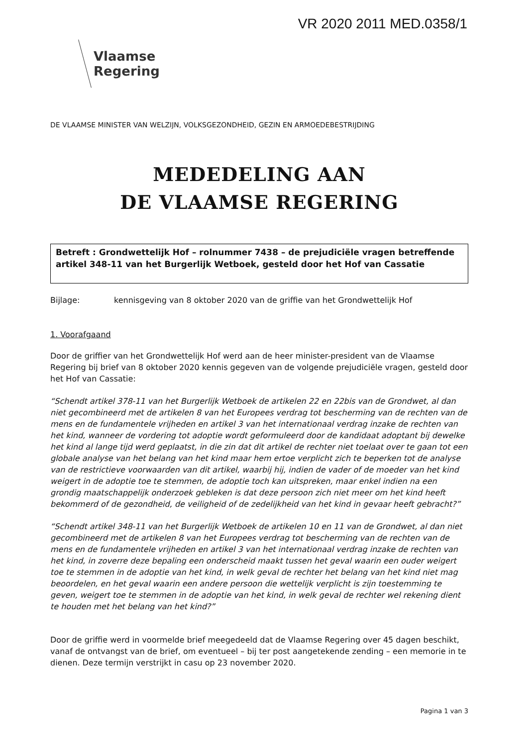VR 2020 2011 MED.0358/1
Vlaamse
Regering
DE VLAAMSE MINISTER VAN WELZIJN, VOLKSGEZONDHEID, GEZIN EN ARMOEDEBESTRIJDING
MEDEDELING AAN
DE VLAAMSE REGERING
Betreft : Grondwettelijk Hof – rolnummer 7438 – de prejudiciële vragen betreffende artikel 348-11 van het Burgerlijk Wetboek, gesteld door het Hof van Cassatie
Bijlage: kennisgeving van 8 oktober 2020 van de griffie van het Grondwettelijk Hof
1. Voorafgaand
Door de griffier van het Grondwettelijk Hof werd aan de heer minister-president van de Vlaamse Regering bij brief van 8 oktober 2020 kennis gegeven van de volgende prejudiciële vragen, gesteld door het Hof van Cassatie:
“Schendt artikel 378-11 van het Burgerlijk Wetboek de artikelen 22 en 22bis van de Grondwet, al dan niet gecombineerd met de artikelen 8 van het Europees verdrag tot bescherming van de rechten van de mens en de fundamentele vrijheden en artikel 3 van het internationaal verdrag inzake de rechten van het kind, wanneer de vordering tot adoptie wordt geformuleerd door de kandidaat adoptant bij dewelke het kind al lange tijd werd geplaatst, in die zin dat dit artikel de rechter niet toelaat over te gaan tot een globale analyse van het belang van het kind maar hem ertoe verplicht zich te beperken tot de analyse van de restrictieve voorwaarden van dit artikel, waarbij hij, indien de vader of de moeder van het kind weigert in de adoptie toe te stemmen, de adoptie toch kan uitspreken, maar enkel indien na een grondig maatschappelijk onderzoek gebleken is dat deze persoon zich niet meer om het kind heeft bekommerd of de gezondheid, de veiligheid of de zedelijkheid van het kind in gevaar heeft gebracht?”
“Schendt artikel 348-11 van het Burgerlijk Wetboek de artikelen 10 en 11 van de Grondwet, al dan niet gecombineerd met de artikelen 8 van het Europees verdrag tot bescherming van de rechten van de mens en de fundamentele vrijheden en artikel 3 van het internationaal verdrag inzake de rechten van het kind, in zoverre deze bepaling een onderscheid maakt tussen het geval waarin een ouder weigert toe te stemmen in de adoptie van het kind, in welk geval de rechter het belang van het kind niet mag beoordelen, en het geval waarin een andere persoon die wettelijk verplicht is zijn toestemming te geven, weigert toe te stemmen in de adoptie van het kind, in welk geval de rechter wel rekening dient te houden met het belang van het kind?”
Door de griffie werd in voormelde brief meegedeeld dat de Vlaamse Regering over 45 dagen beschikt, vanaf de ontvangst van de brief, om eventueel – bij ter post aangetekende zending – een memorie in te dienen. Deze termijn verstrijkt in casu op 23 november 2020.
Pagina 1 van 3